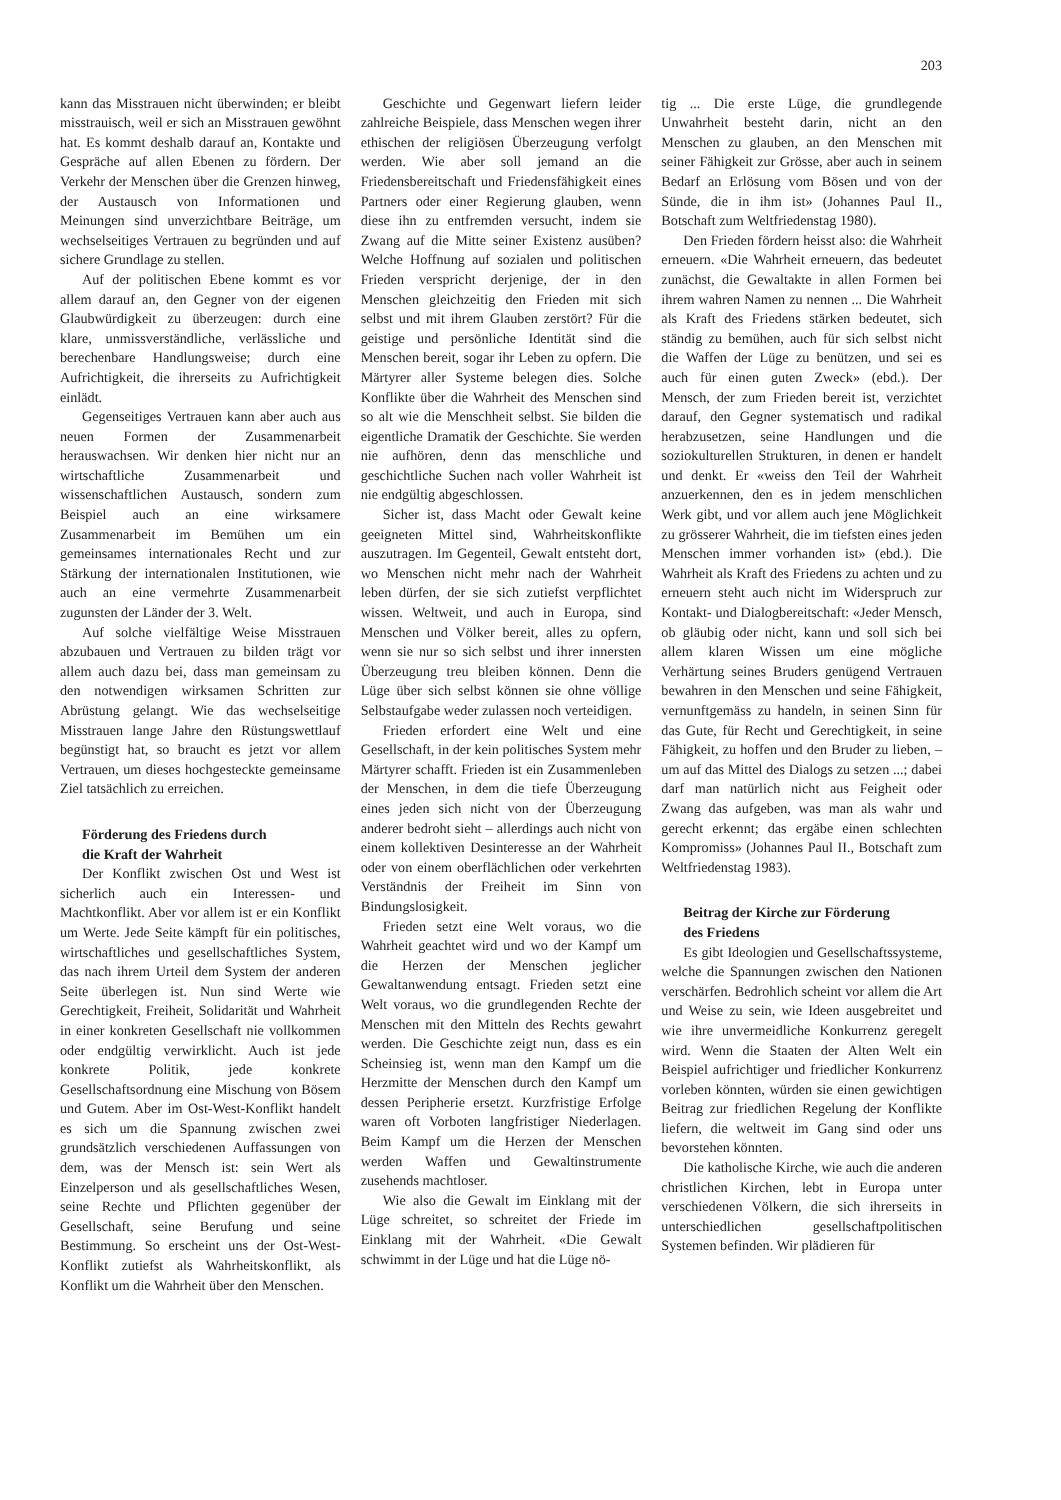203
kann das Misstrauen nicht überwinden; er bleibt misstrauisch, weil er sich an Misstrauen gewöhnt hat. Es kommt deshalb darauf an, Kontakte und Gespräche auf allen Ebenen zu fördern. Der Verkehr der Menschen über die Grenzen hinweg, der Austausch von Informationen und Meinungen sind unverzichtbare Beiträge, um wechselseitiges Vertrauen zu begründen und auf sichere Grundlage zu stellen.
Auf der politischen Ebene kommt es vor allem darauf an, den Gegner von der eigenen Glaubwürdigkeit zu überzeugen: durch eine klare, unmissverständliche, verlässliche und berechenbare Handlungsweise; durch eine Aufrichtigkeit, die ihrerseits zu Aufrichtigkeit einlädt.
Gegenseitiges Vertrauen kann aber auch aus neuen Formen der Zusammenarbeit herauswachsen. Wir denken hier nicht nur an wirtschaftliche Zusammenarbeit und wissenschaftlichen Austausch, sondern zum Beispiel auch an eine wirksamere Zusammenarbeit im Bemühen um ein gemeinsames internationales Recht und zur Stärkung der internationalen Institutionen, wie auch an eine vermehrte Zusammenarbeit zugunsten der Länder der 3. Welt.
Auf solche vielfältige Weise Misstrauen abzubauen und Vertrauen zu bilden trägt vor allem auch dazu bei, dass man gemeinsam zu den notwendigen wirksamen Schritten zur Abrüstung gelangt. Wie das wechselseitige Misstrauen lange Jahre den Rüstungswettlauf begünstigt hat, so braucht es jetzt vor allem Vertrauen, um dieses hochgesteckte gemeinsame Ziel tatsächlich zu erreichen.
Förderung des Friedens durch
die Kraft der Wahrheit
Der Konflikt zwischen Ost und West ist sicherlich auch ein Interessen- und Machtkonflikt. Aber vor allem ist er ein Konflikt um Werte. Jede Seite kämpft für ein politisches, wirtschaftliches und gesellschaftliches System, das nach ihrem Urteil dem System der anderen Seite überlegen ist. Nun sind Werte wie Gerechtigkeit, Freiheit, Solidarität und Wahrheit in einer konkreten Gesellschaft nie vollkommen oder endgültig verwirklicht. Auch ist jede konkrete Politik, jede konkrete Gesellschaftsordnung eine Mischung von Bösem und Gutem. Aber im Ost-West-Konflikt handelt es sich um die Spannung zwischen zwei grundsätzlich verschiedenen Auffassungen von dem, was der Mensch ist: sein Wert als Einzelperson und als gesellschaftliches Wesen, seine Rechte und Pflichten gegenüber der Gesellschaft, seine Berufung und seine Bestimmung. So erscheint uns der Ost-West-Konflikt zutiefst als Wahrheitskonflikt, als Konflikt um die Wahrheit über den Menschen.
Geschichte und Gegenwart liefern leider zahlreiche Beispiele, dass Menschen wegen ihrer ethischen der religiösen Überzeugung verfolgt werden. Wie aber soll jemand an die Friedensbereitschaft und Friedensfähigkeit eines Partners oder einer Regierung glauben, wenn diese ihn zu entfremden versucht, indem sie Zwang auf die Mitte seiner Existenz ausüben? Welche Hoffnung auf sozialen und politischen Frieden verspricht derjenige, der in den Menschen gleichzeitig den Frieden mit sich selbst und mit ihrem Glauben zerstört? Für die geistige und persönliche Identität sind die Menschen bereit, sogar ihr Leben zu opfern. Die Märtyrer aller Systeme belegen dies. Solche Konflikte über die Wahrheit des Menschen sind so alt wie die Menschheit selbst. Sie bilden die eigentliche Dramatik der Geschichte. Sie werden nie aufhören, denn das menschliche und geschichtliche Suchen nach voller Wahrheit ist nie endgültig abgeschlossen.
Sicher ist, dass Macht oder Gewalt keine geeigneten Mittel sind, Wahrheitskonflikte auszutragen. Im Gegenteil, Gewalt entsteht dort, wo Menschen nicht mehr nach der Wahrheit leben dürfen, der sie sich zutiefst verpflichtet wissen. Weltweit, und auch in Europa, sind Menschen und Völker bereit, alles zu opfern, wenn sie nur so sich selbst und ihrer innersten Überzeugung treu bleiben können. Denn die Lüge über sich selbst können sie ohne völlige Selbstaufgabe weder zulassen noch verteidigen.
Frieden erfordert eine Welt und eine Gesellschaft, in der kein politisches System mehr Märtyrer schafft. Frieden ist ein Zusammenleben der Menschen, in dem die tiefe Überzeugung eines jeden sich nicht von der Überzeugung anderer bedroht sieht – allerdings auch nicht von einem kollektiven Desinteresse an der Wahrheit oder von einem oberflächlichen oder verkehrten Verständnis der Freiheit im Sinn von Bindungslosigkeit.
Frieden setzt eine Welt voraus, wo die Wahrheit geachtet wird und wo der Kampf um die Herzen der Menschen jeglicher Gewaltanwendung entsagt. Frieden setzt eine Welt voraus, wo die grundlegenden Rechte der Menschen mit den Mitteln des Rechts gewahrt werden. Die Geschichte zeigt nun, dass es ein Scheinsieg ist, wenn man den Kampf um die Herzmitte der Menschen durch den Kampf um dessen Peripherie ersetzt. Kurzfristige Erfolge waren oft Vorboten langfristiger Niederlagen. Beim Kampf um die Herzen der Menschen werden Waffen und Gewaltinstrumente zusehends machtloser.
Wie also die Gewalt im Einklang mit der Lüge schreitet, so schreitet der Friede im Einklang mit der Wahrheit. «Die Gewalt schwimmt in der Lüge und hat die Lüge nö-
tig ... Die erste Lüge, die grundlegende Unwahrheit besteht darin, nicht an den Menschen zu glauben, an den Menschen mit seiner Fähigkeit zur Grösse, aber auch in seinem Bedarf an Erlösung vom Bösen und von der Sünde, die in ihm ist» (Johannes Paul II., Botschaft zum Weltfriedenstag 1980).
Den Frieden fördern heisst also: die Wahrheit erneuern. «Die Wahrheit erneuern, das bedeutet zunächst, die Gewaltakte in allen Formen bei ihrem wahren Namen zu nennen ... Die Wahrheit als Kraft des Friedens stärken bedeutet, sich ständig zu bemühen, auch für sich selbst nicht die Waffen der Lüge zu benützen, und sei es auch für einen guten Zweck» (ebd.). Der Mensch, der zum Frieden bereit ist, verzichtet darauf, den Gegner systematisch und radikal herabzusetzen, seine Handlungen und die soziokulturellen Strukturen, in denen er handelt und denkt. Er «weiss den Teil der Wahrheit anzuerkennen, den es in jedem menschlichen Werk gibt, und vor allem auch jene Möglichkeit zu grösserer Wahrheit, die im tiefsten eines jeden Menschen immer vorhanden ist» (ebd.). Die Wahrheit als Kraft des Friedens zu achten und zu erneuern steht auch nicht im Widerspruch zur Kontakt- und Dialogbereitschaft: «Jeder Mensch, ob gläubig oder nicht, kann und soll sich bei allem klaren Wissen um eine mögliche Verhärtung seines Bruders genügend Vertrauen bewahren in den Menschen und seine Fähigkeit, vernunftgemäss zu handeln, in seinen Sinn für das Gute, für Recht und Gerechtigkeit, in seine Fähigkeit, zu hoffen und den Bruder zu lieben, – um auf das Mittel des Dialogs zu setzen ...; dabei darf man natürlich nicht aus Feigheit oder Zwang das aufgeben, was man als wahr und gerecht erkennt; das ergäbe einen schlechten Kompromiss» (Johannes Paul II., Botschaft zum Weltfriedenstag 1983).
Beitrag der Kirche zur Förderung
des Friedens
Es gibt Ideologien und Gesellschaftssysteme, welche die Spannungen zwischen den Nationen verschärfen. Bedrohlich scheint vor allem die Art und Weise zu sein, wie Ideen ausgebreitet und wie ihre unvermeidliche Konkurrenz geregelt wird. Wenn die Staaten der Alten Welt ein Beispiel aufrichtiger und friedlicher Konkurrenz vorleben könnten, würden sie einen gewichtigen Beitrag zur friedlichen Regelung der Konflikte liefern, die weltweit im Gang sind oder uns bevorstehen könnten.
Die katholische Kirche, wie auch die anderen christlichen Kirchen, lebt in Europa unter verschiedenen Völkern, die sich ihrerseits in unterschiedlichen gesellschaftpolitischen Systemen befinden. Wir plädieren für